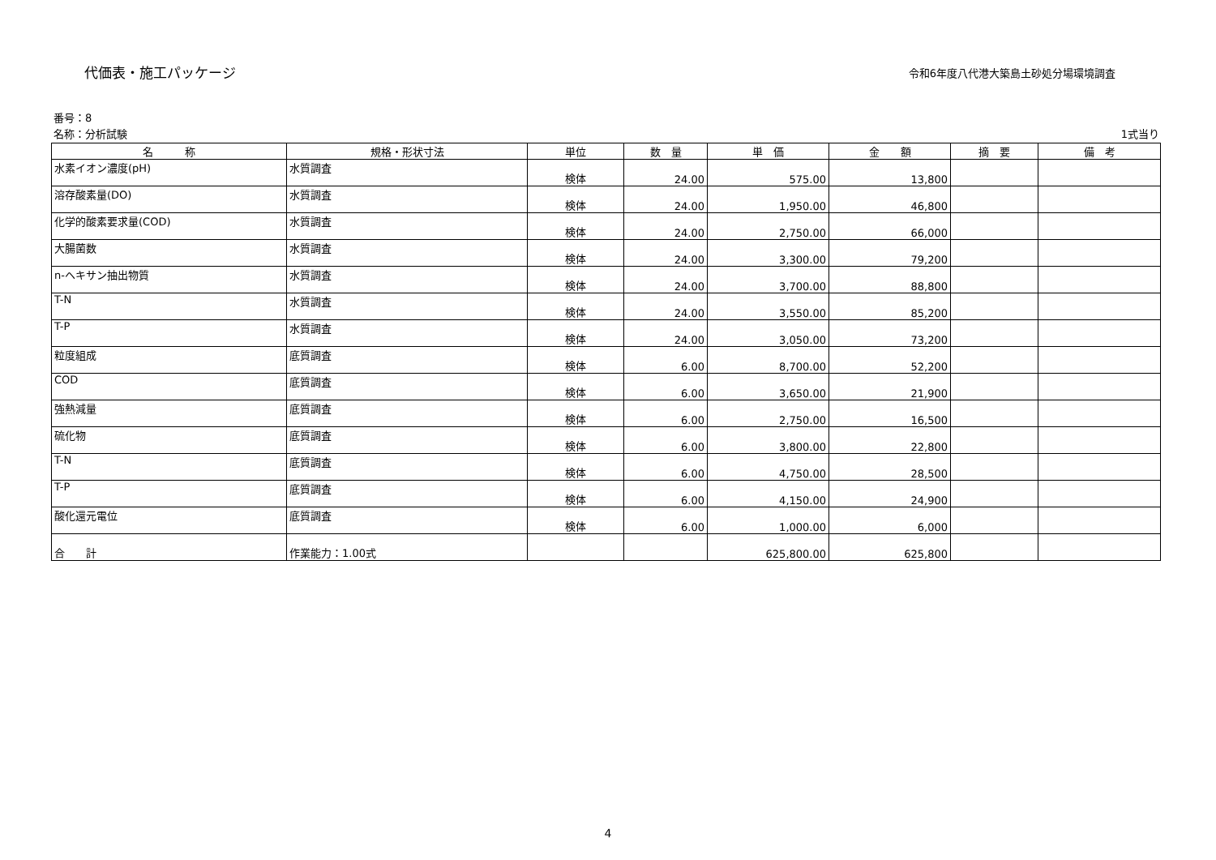代価表・施工パッケージ
令和6年度八代港大築島土砂処分場環境調査
番号：8
名称：分析試験 1式当り
| 名 称 | 規格・形状寸法 | 単位 | 数 量 | 単 価 | 金 額 | 摘 要 | 備 考 |
| --- | --- | --- | --- | --- | --- | --- | --- |
| 水素イオン濃度(pH) | 水質調査 | 検体 | 24.00 | 575.00 | 13,800 | | |
| 溶存酸素量(DO) | 水質調査 | 検体 | 24.00 | 1,950.00 | 46,800 | | |
| 化学的酸素要求量(COD) | 水質調査 | 検体 | 24.00 | 2,750.00 | 66,000 | | |
| 大腸菌数 | 水質調査 | 検体 | 24.00 | 3,300.00 | 79,200 | | |
| n-ヘキサン抽出物質 | 水質調査 | 検体 | 24.00 | 3,700.00 | 88,800 | | |
| T-N | 水質調査 | 検体 | 24.00 | 3,550.00 | 85,200 | | |
| T-P | 水質調査 | 検体 | 24.00 | 3,050.00 | 73,200 | | |
| 粒度組成 | 底質調査 | 検体 | 6.00 | 8,700.00 | 52,200 | | |
| COD | 底質調査 | 検体 | 6.00 | 3,650.00 | 21,900 | | |
| 強熱減量 | 底質調査 | 検体 | 6.00 | 2,750.00 | 16,500 | | |
| 硫化物 | 底質調査 | 検体 | 6.00 | 3,800.00 | 22,800 | | |
| T-N | 底質調査 | 検体 | 6.00 | 4,750.00 | 28,500 | | |
| T-P | 底質調査 | 検体 | 6.00 | 4,150.00 | 24,900 | | |
| 酸化還元電位 | 底質調査 | 検体 | 6.00 | 1,000.00 | 6,000 | | |
| 合 計 | 作業能力：1.00式 | | | 625,800.00 | 625,800 | | |
4